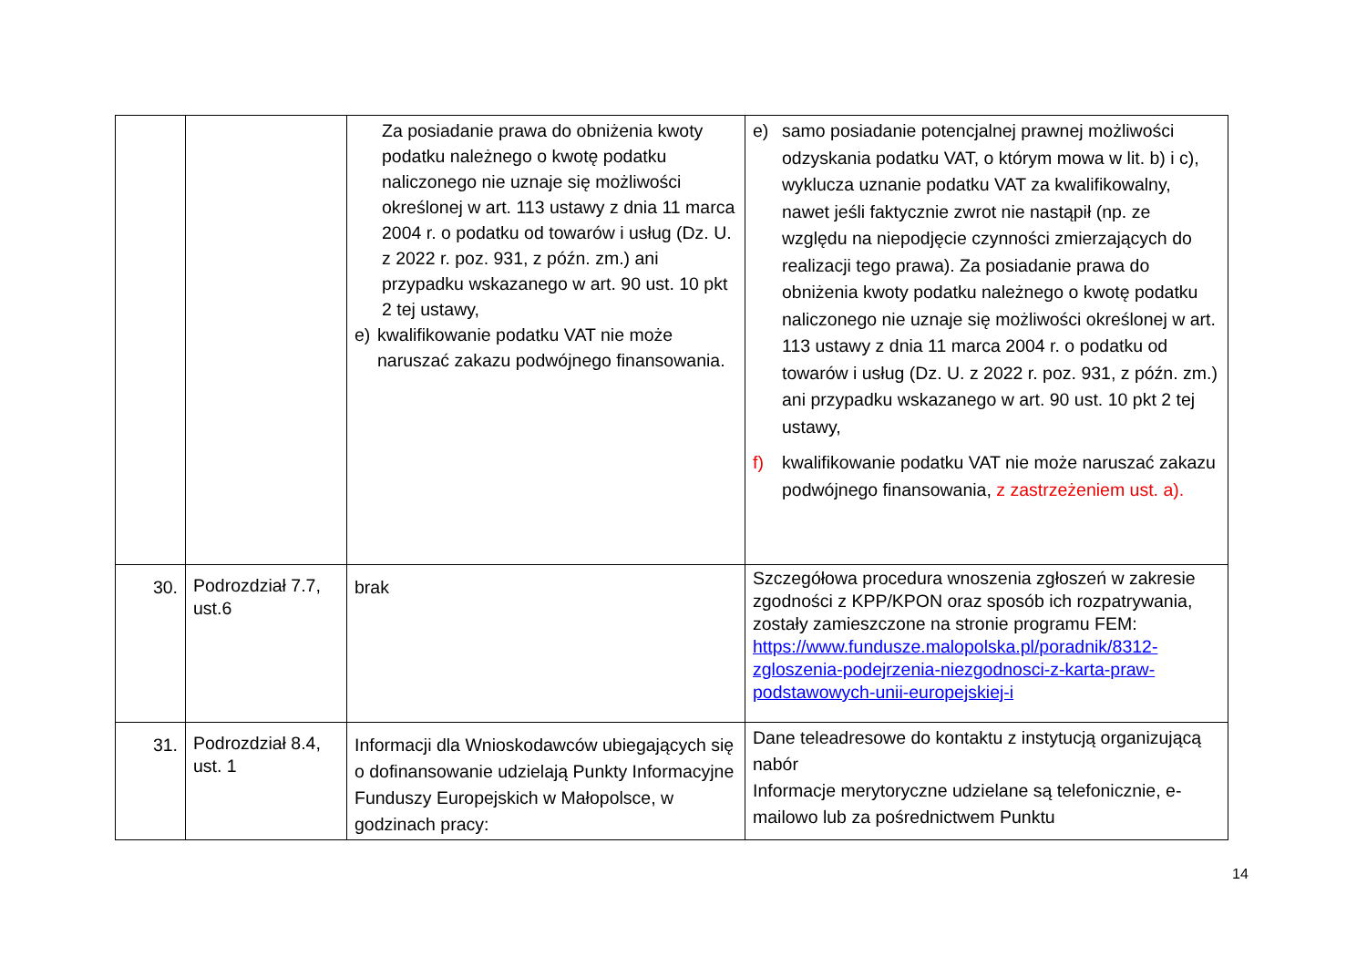| | | Za posiadanie prawa do obniżenia kwoty podatku należnego o kwotę podatku naliczonego nie uznaje się możliwości określonej w art. 113 ustawy z dnia 11 marca 2004 r. o podatku od towarów i usług (Dz. U. z 2022 r. poz. 931, z późn. zm.) ani przypadku wskazanego w art. 90 ust. 10 pkt 2 tej ustawy, e) kwalifikowanie podatku VAT nie może naruszać zakazu podwójnego finansowania. | e) samo posiadanie potencjalnej prawnej możliwości odzyskania podatku VAT, o którym mowa w lit. b) i c), wyklucza uznanie podatku VAT za kwalifikowalny, nawet jeśli faktycznie zwrot nie nastąpił (np. ze względu na niepodjęcie czynności zmierzających do realizacji tego prawa). Za posiadanie prawa do obniżenia kwoty podatku należnego o kwotę podatku naliczonego nie uznaje się możliwości określonej w art. 113 ustawy z dnia 11 marca 2004 r. o podatku od towarów i usług (Dz. U. z 2022 r. poz. 931, z późn. zm.) ani przypadku wskazanego w art. 90 ust. 10 pkt 2 tej ustawy, f) kwalifikowanie podatku VAT nie może naruszać zakazu podwójnego finansowania, z zastrzeżeniem ust. a). |
| 30. | Podrozdział 7.7, ust.6 | brak | Szczegółowa procedura wnoszenia zgłoszeń w zakresie zgodności z KPP/KPON oraz sposób ich rozpatrywania, zostały zamieszczone na stronie programu FEM: https://www.fundusze.malopolska.pl/poradnik/8312-zgloszenia-podejrzenia-niezgodnosci-z-karta-praw-podstawowych-unii-europejskiej-i |
| 31. | Podrozdział 8.4, ust. 1 | Informacji dla Wnioskodawców ubiegających się o dofinansowanie udzielają Punkty Informacyjne Funduszy Europejskich w Małopolsce, w godzinach pracy: | Dane teleadresowe do kontaktu z instytucją organizującą nabór Informacje merytoryczne udzielane są telefonicznie, e-mailowo lub za pośrednictwem Punktu |
14